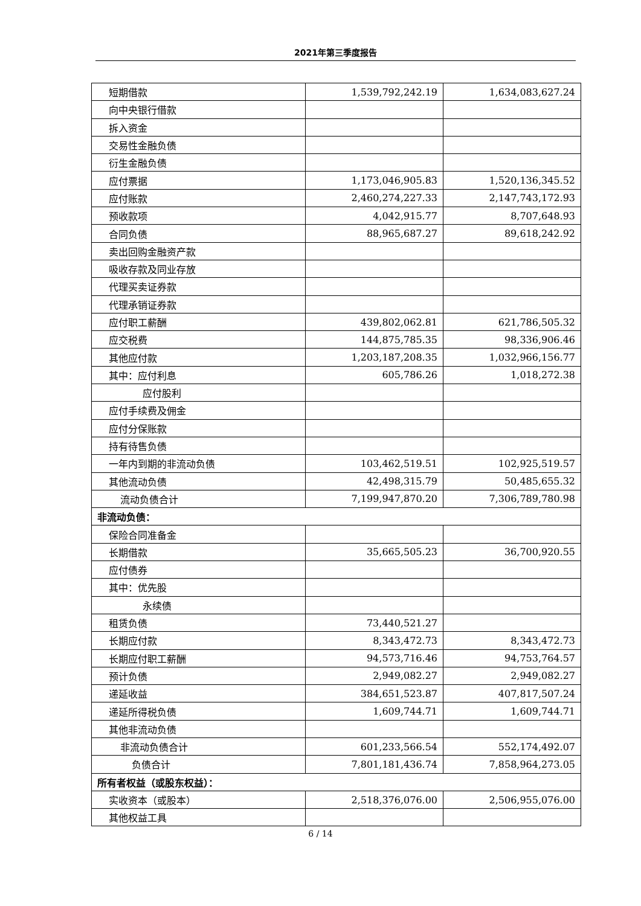2021年第三季度报告
| 短期借款 | 1,539,792,242.19 | 1,634,083,627.24 |
| 向中央银行借款 | | |
| 拆入资金 | | |
| 交易性金融负债 | | |
| 衍生金融负债 | | |
| 应付票据 | 1,173,046,905.83 | 1,520,136,345.52 |
| 应付账款 | 2,460,274,227.33 | 2,147,743,172.93 |
| 预收款项 | 4,042,915.77 | 8,707,648.93 |
| 合同负债 | 88,965,687.27 | 89,618,242.92 |
| 卖出回购金融资产款 | | |
| 吸收存款及同业存放 | | |
| 代理买卖证券款 | | |
| 代理承销证券款 | | |
| 应付职工薪酬 | 439,802,062.81 | 621,786,505.32 |
| 应交税费 | 144,875,785.35 | 98,336,906.46 |
| 其他应付款 | 1,203,187,208.35 | 1,032,966,156.77 |
| 其中：应付利息 | 605,786.26 | 1,018,272.38 |
| 应付股利 | | |
| 应付手续费及佣金 | | |
| 应付分保账款 | | |
| 持有待售负债 | | |
| 一年内到期的非流动负债 | 103,462,519.51 | 102,925,519.57 |
| 其他流动负债 | 42,498,315.79 | 50,485,655.32 |
| 流动负债合计 | 7,199,947,870.20 | 7,306,789,780.98 |
| 非流动负债： | | |
| 保险合同准备金 | | |
| 长期借款 | 35,665,505.23 | 36,700,920.55 |
| 应付债券 | | |
| 其中：优先股 | | |
| 永续债 | | |
| 租赁负债 | 73,440,521.27 | |
| 长期应付款 | 8,343,472.73 | 8,343,472.73 |
| 长期应付职工薪酬 | 94,573,716.46 | 94,753,764.57 |
| 预计负债 | 2,949,082.27 | 2,949,082.27 |
| 递延收益 | 384,651,523.87 | 407,817,507.24 |
| 递延所得税负债 | 1,609,744.71 | 1,609,744.71 |
| 其他非流动负债 | | |
| 非流动负债合计 | 601,233,566.54 | 552,174,492.07 |
| 负债合计 | 7,801,181,436.74 | 7,858,964,273.05 |
| 所有者权益（或股东权益）： | | |
| 实收资本（或股本） | 2,518,376,076.00 | 2,506,955,076.00 |
| 其他权益工具 | | |
6 / 14